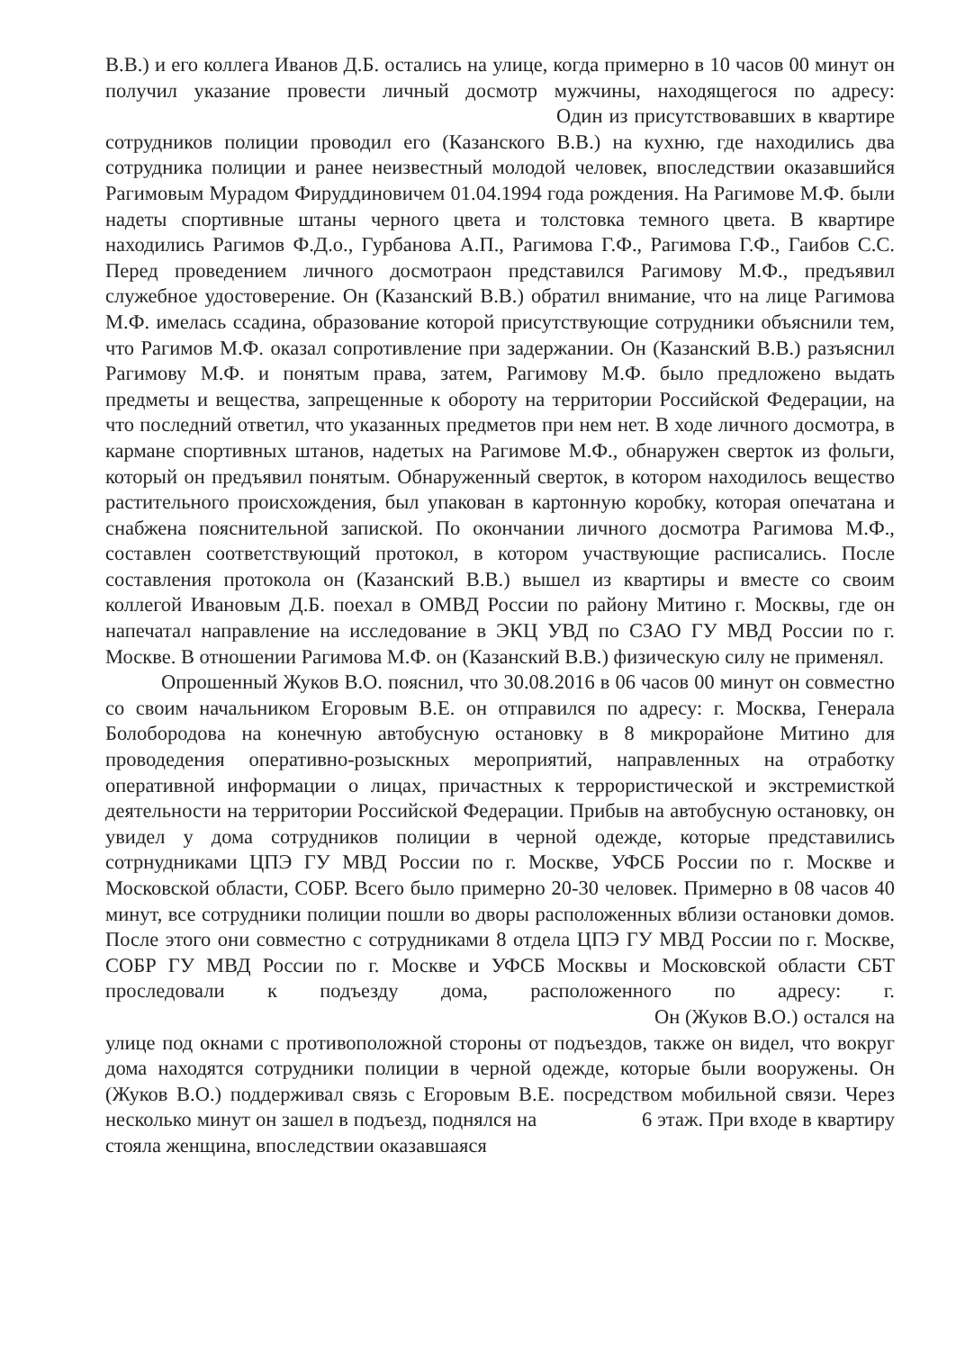В.В.) и его коллега Иванов Д.Б. остались на улице, когда примерно в 10 часов 00 минут он получил указание провести личный досмотр мужчины, находящегося по адресу: Один из присутствовавших в квартире сотрудников полиции проводил его (Казанского В.В.) на кухню, где находились два сотрудника полиции и ранее неизвестный молодой человек, впоследствии оказавшийся Рагимовым Мурадом Фируддиновичем 01.04.1994 года рождения. На Рагимове М.Ф. были надеты спортивные штаны черного цвета и толстовка темного цвета. В квартире находились Рагимов Ф.Д.о., Гурбанова А.П., Рагимова Г.Ф., Рагимова Г.Ф., Гаибов С.С. Перед проведением личного досмотраон представился Рагимову М.Ф., предъявил служебное удостоверение. Он (Казанский В.В.) обратил внимание, что на лице Рагимова М.Ф. имелась ссадина, образование которой присутствующие сотрудники объяснили тем, что Рагимов М.Ф. оказал сопротивление при задержании. Он (Казанский В.В.) разъяснил Рагимову М.Ф. и понятым права, затем, Рагимову М.Ф. было предложено выдать предметы и вещества, запрещенные к обороту на территории Российской Федерации, на что последний ответил, что указанных предметов при нем нет. В ходе личного досмотра, в кармане спортивных штанов, надетых на Рагимове М.Ф., обнаружен сверток из фольги, который он предъявил понятым. Обнаруженный сверток, в котором находилось вещество растительного происхождения, был упакован в картонную коробку, которая опечатана и снабжена пояснительной запиской. По окончании личного досмотра Рагимова М.Ф., составлен соответствующий протокол, в котором участвующие расписались. После составления протокола он (Казанский В.В.) вышел из квартиры и вместе со своим коллегой Ивановым Д.Б. поехал в ОМВД России по району Митино г. Москвы, где он напечатал направление на исследование в ЭКЦ УВД по СЗАО ГУ МВД России по г. Москве. В отношении Рагимова М.Ф. он (Казанский В.В.) физическую силу не применял.
Опрошенный Жуков В.О. пояснил, что 30.08.2016 в 06 часов 00 минут он совместно со своим начальником Егоровым В.Е. он отправился по адресу: г. Москва, Генерала Болобородова на конечную автобусную остановку в 8 микрорайоне Митино для проводедения оперативно-розыскных мероприятий, направленных на отработку оперативной информации о лицах, причастных к террористической и экстремисткой деятельности на территории Российской Федерации. Прибыв на автобусную остановку, он увидел у дома сотрудников полиции в черной одежде, которые представились сотрнудниками ЦПЭ ГУ МВД России по г. Москве, УФСБ России по г. Москве и Московской области, СОБР. Всего было примерно 20-30 человек. Примерно в 08 часов 40 минут, все сотрудники полиции пошли во дворы расположенных вблизи остановки домов. После этого они совместно с сотрудниками 8 отдела ЦПЭ ГУ МВД России по г. Москве, СОБР ГУ МВД России по г. Москве и УФСБ Москвы и Московской области СБТ проследовали к подъезду дома, расположенного по адресу: г. Он (Жуков В.О.) остался на улице под окнами с противоположной стороны от подъездов, также он видел, что вокруг дома находятся сотрудники полиции в черной одежде, которые были вооружены. Он (Жуков В.О.) поддерживал связь с Егоровым В.Е. посредством мобильной связи. Через несколько минут он зашел в подъезд, поднялся на 6 этаж. При входе в квартиру стояла женщина, впоследствии оказавшаяся